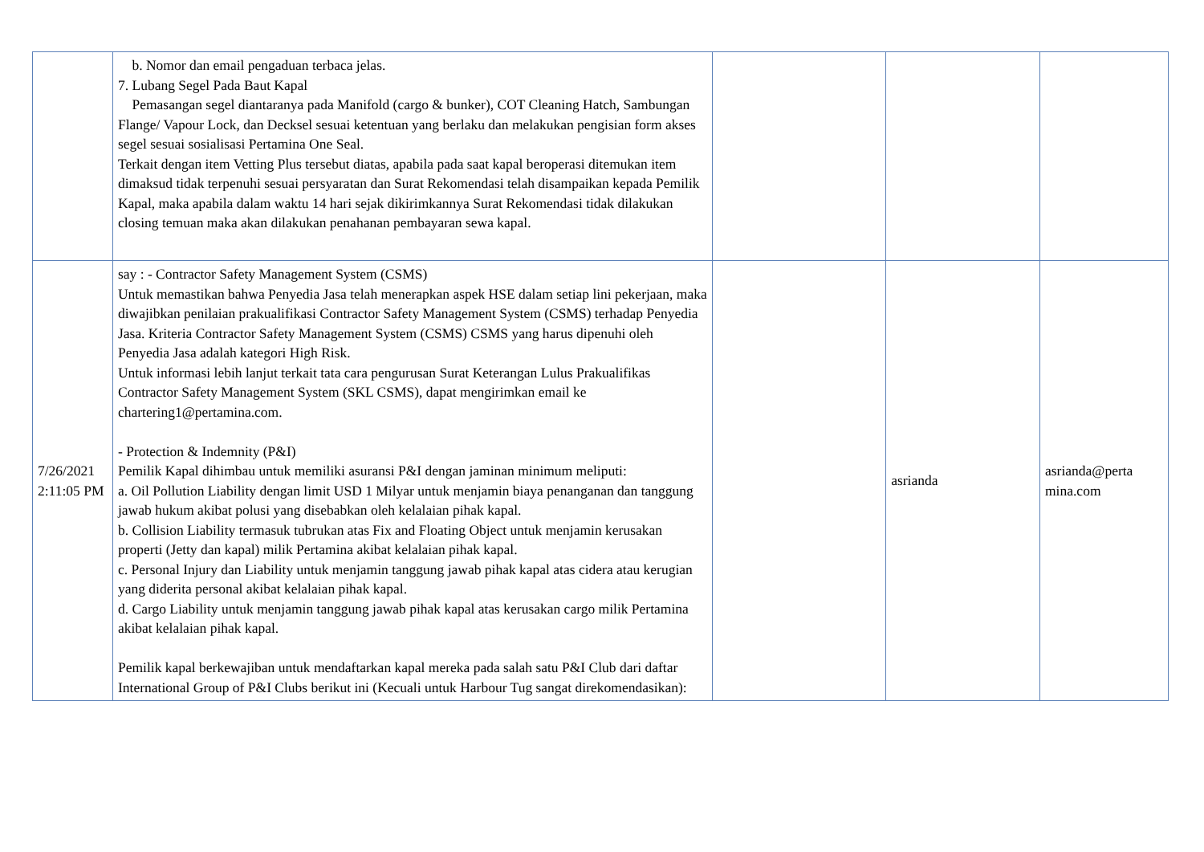| | b. Nomor dan email pengaduan terbaca jelas. 7. Lubang Segel Pada Baut Kapal Pemasangan segel diantaranya pada Manifold (cargo & bunker), COT Cleaning Hatch, Sambungan Flange/ Vapour Lock, dan Decksel sesuai ketentuan yang berlaku dan melakukan pengisian form akses segel sesuai sosialisasi Pertamina One Seal. Terkait dengan item Vetting Plus tersebut diatas, apabila pada saat kapal beroperasi ditemukan item dimaksud tidak terpenuhi sesuai persyaratan dan Surat Rekomendasi telah disampaikan kepada Pemilik Kapal, maka apabila dalam waktu 14 hari sejak dikirimkannya Surat Rekomendasi tidak dilakukan closing temuan maka akan dilakukan penahanan pembayaran sewa kapal. | | | |
| 7/26/2021 2:11:05 PM | say : - Contractor Safety Management System (CSMS) Untuk memastikan bahwa Penyedia Jasa telah menerapkan aspek HSE dalam setiap lini pekerjaan, maka diwajibkan penilaian prakualifikasi Contractor Safety Management System (CSMS) terhadap Penyedia Jasa. Kriteria Contractor Safety Management System (CSMS) CSMS yang harus dipenuhi oleh Penyedia Jasa adalah kategori High Risk. Untuk informasi lebih lanjut terkait tata cara pengurusan Surat Keterangan Lulus Prakualifikas Contractor Safety Management System (SKL CSMS), dapat mengirimkan email ke chartering1@pertamina.com. - Protection & Indemnity (P&I) Pemilik Kapal dihimbau untuk memiliki asuransi P&I dengan jaminan minimum meliputi: a. Oil Pollution Liability dengan limit USD 1 Milyar untuk menjamin biaya penanganan dan tanggung jawab hukum akibat polusi yang disebabkan oleh kelalaian pihak kapal. b. Collision Liability termasuk tubrukan atas Fix and Floating Object untuk menjamin kerusakan properti (Jetty dan kapal) milik Pertamina akibat kelalaian pihak kapal. c. Personal Injury dan Liability untuk menjamin tanggung jawab pihak kapal atas cidera atau kerugian yang diderita personal akibat kelalaian pihak kapal. d. Cargo Liability untuk menjamin tanggung jawab pihak kapal atas kerusakan cargo milik Pertamina akibat kelalaian pihak kapal. Pemilik kapal berkewajiban untuk mendaftarkan kapal mereka pada salah satu P&I Club dari daftar International Group of P&I Clubs berikut ini (Kecuali untuk Harbour Tug sangat direkomendasikan): | | asrianda | asrianda@perta mina.com |